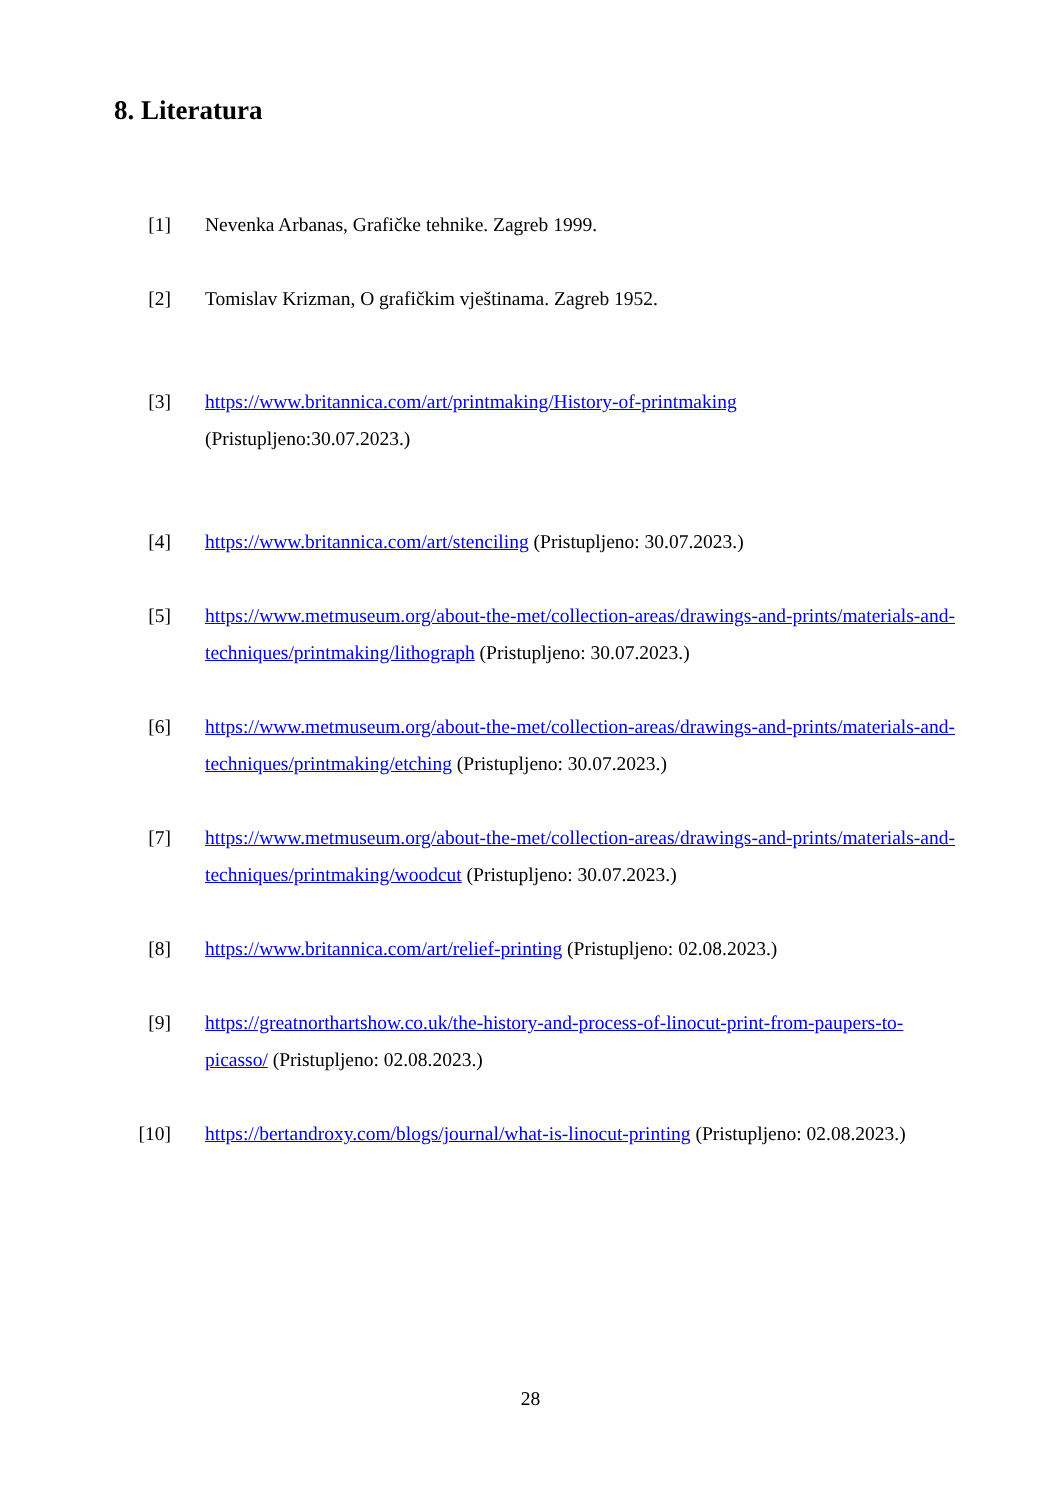8. Literatura
[1] Nevenka Arbanas, Grafičke tehnike. Zagreb 1999.
[2] Tomislav Krizman, O grafičkim vještinama. Zagreb 1952.
[3] https://www.britannica.com/art/printmaking/History-of-printmaking
(Pristupljeno:30.07.2023.)
[4] https://www.britannica.com/art/stenciling (Pristupljeno: 30.07.2023.)
[5] https://www.metmuseum.org/about-the-met/collection-areas/drawings-and-prints/materials-and-techniques/printmaking/lithograph (Pristupljeno: 30.07.2023.)
[6] https://www.metmuseum.org/about-the-met/collection-areas/drawings-and-prints/materials-and-techniques/printmaking/etching (Pristupljeno: 30.07.2023.)
[7] https://www.metmuseum.org/about-the-met/collection-areas/drawings-and-prints/materials-and-techniques/printmaking/woodcut (Pristupljeno: 30.07.2023.)
[8] https://www.britannica.com/art/relief-printing (Pristupljeno: 02.08.2023.)
[9] https://greatnorthartshow.co.uk/the-history-and-process-of-linocut-print-from-paupers-to-picasso/ (Pristupljeno: 02.08.2023.)
[10] https://bertandroxy.com/blogs/journal/what-is-linocut-printing (Pristupljeno: 02.08.2023.)
28